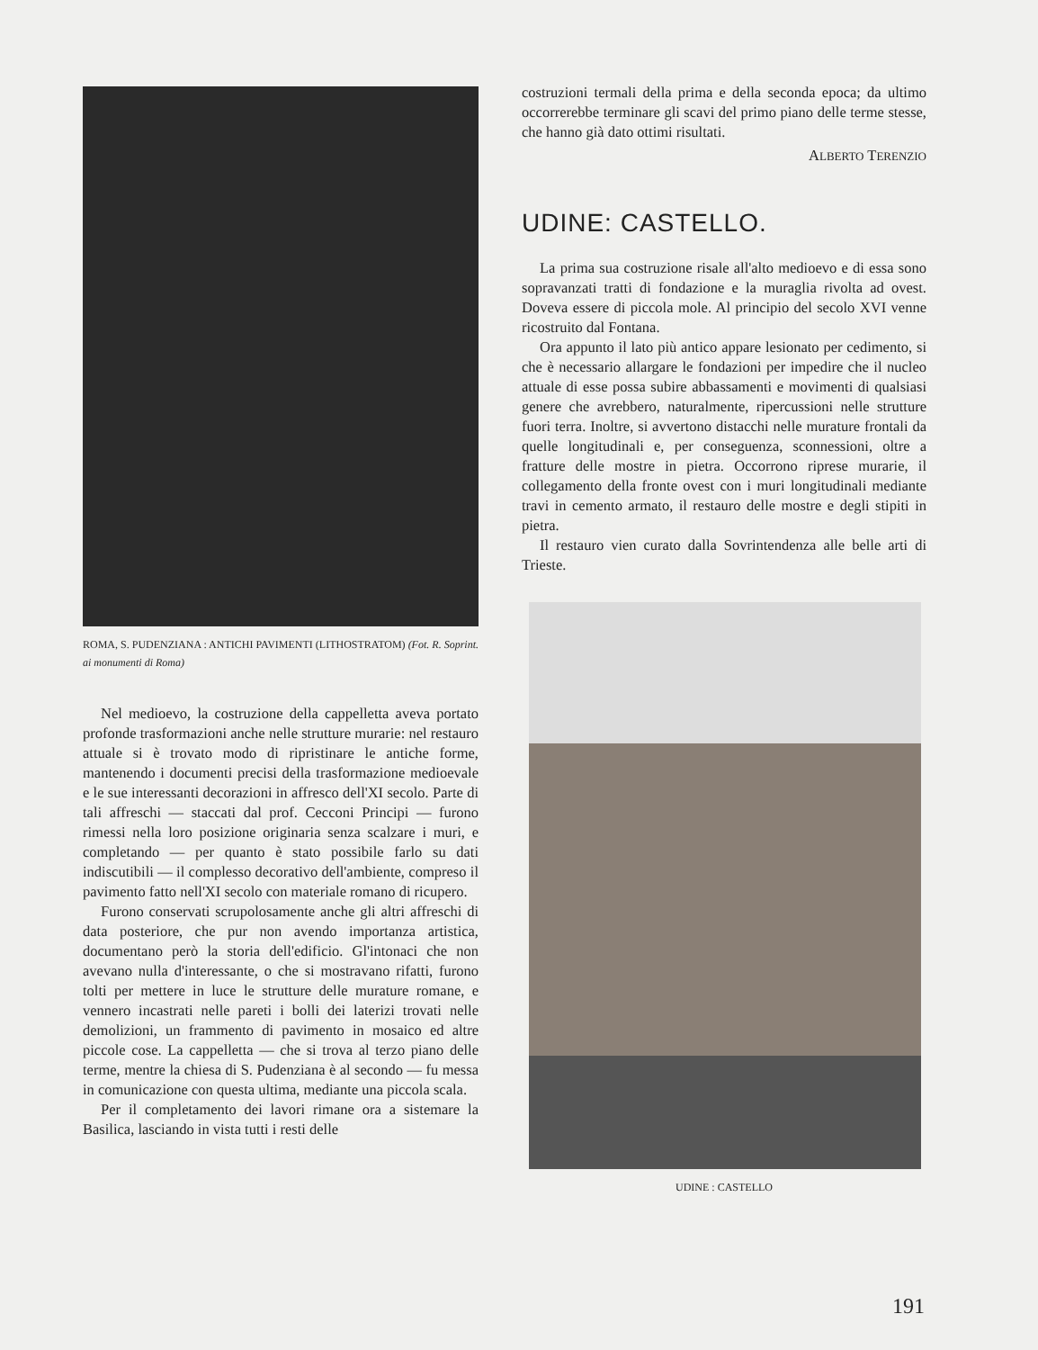ROMA, S. PUDENZIANA : ANTICHI PAVIMENTI (LITHOSTRATOM) (Fot. R. Soprint. ai monumenti di Roma)
Nel medioevo, la costruzione della cappelletta aveva portato profonde trasformazioni anche nelle strutture murarie: nel restauro attuale si è trovato modo di ripristinare le antiche forme, mantenendo i documenti precisi della trasformazione medioevale e le sue interessanti decorazioni in affresco dell'XI secolo. Parte di tali affreschi — staccati dal prof. Cecconi Principi — furono rimessi nella loro posizione originaria senza scalzare i muri, e completando — per quanto è stato possibile farlo su dati indiscutibili — il complesso decorativo dell'ambiente, compreso il pavimento fatto nell'XI secolo con materiale romano di ricupero.
Furono conservati scrupolosamente anche gli altri affreschi di data posteriore, che pur non avendo importanza artistica, documentano però la storia dell'edificio. Gl'intonaci che non avevano nulla d'interessante, o che si mostravano rifatti, furono tolti per mettere in luce le strutture delle murature romane, e vennero incastrati nelle pareti i bolli dei laterizi trovati nelle demolizioni, un frammento di pavimento in mosaico ed altre piccole cose. La cappelletta — che si trova al terzo piano delle terme, mentre la chiesa di S. Pudenziana è al secondo — fu messa in comunicazione con questa ultima, mediante una piccola scala.
Per il completamento dei lavori rimane ora a sistemare la Basilica, lasciando in vista tutti i resti delle
costruzioni termali della prima e della seconda epoca; da ultimo occorrerebbe terminare gli scavi del primo piano delle terme stesse, che hanno già dato ottimi risultati.
ALBERTO TERENZIO
UDINE: CASTELLO.
La prima sua costruzione risale all'alto medioevo e di essa sono sopravanzati tratti di fondazione e la muraglia rivolta ad ovest. Doveva essere di piccola mole. Al principio del secolo XVI venne ricostruito dal Fontana.
Ora appunto il lato più antico appare lesionato per cedimento, si che è necessario allargare le fondazioni per impedire che il nucleo attuale di esse possa subire abbassamenti e movimenti di qualsiasi genere che avrebbero, naturalmente, ripercussioni nelle strutture fuori terra. Inoltre, si avvertono distacchi nelle murature frontali da quelle longitudinali e, per conseguenza, sconnessioni, oltre a fratture delle mostre in pietra. Occorrono riprese murarie, il collegamento della fronte ovest con i muri longitudinali mediante travi in cemento armato, il restauro delle mostre e degli stipiti in pietra.
Il restauro vien curato dalla Sovrintendenza alle belle arti di Trieste.
UDINE : CASTELLO
191